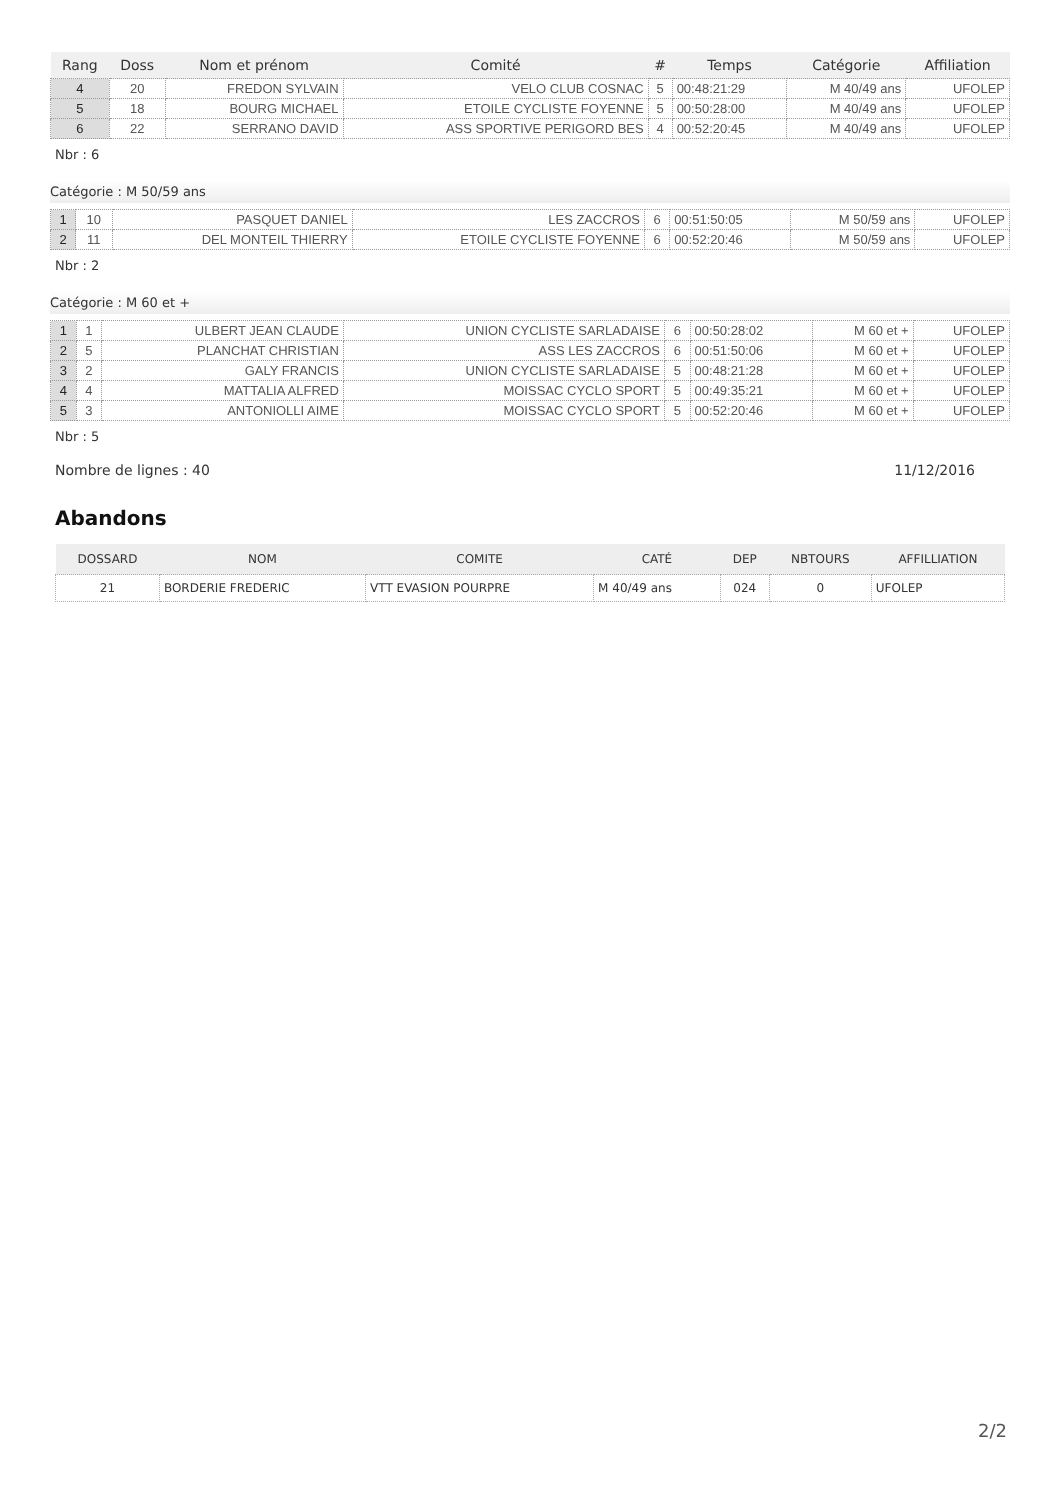| Rang | Doss | Nom et prénom | Comité | # | Temps | Catégorie | Affiliation |
| --- | --- | --- | --- | --- | --- | --- | --- |
| 4 | 20 | FREDON SYLVAIN | VELO CLUB COSNAC | 5 | 00:48:21:29 | M 40/49 ans | UFOLEP |
| 5 | 18 | BOURG MICHAEL | ETOILE CYCLISTE FOYENNE | 5 | 00:50:28:00 | M 40/49 ans | UFOLEP |
| 6 | 22 | SERRANO DAVID | ASS SPORTIVE PERIGORD BES | 4 | 00:52:20:45 | M 40/49 ans | UFOLEP |
Nbr : 6
Catégorie : M 50/59 ans
| 1 | 10 | PASQUET DANIEL | LES ZACCROS | 6 | 00:51:50:05 | M 50/59 ans | UFOLEP |
| 2 | 11 | DEL MONTEIL THIERRY | ETOILE CYCLISTE FOYENNE | 6 | 00:52:20:46 | M 50/59 ans | UFOLEP |
Nbr : 2
Catégorie : M 60 et +
| 1 | 1 | ULBERT JEAN CLAUDE | UNION CYCLISTE SARLADAISE | 6 | 00:50:28:02 | M 60 et + | UFOLEP |
| 2 | 5 | PLANCHAT CHRISTIAN | ASS LES ZACCROS | 6 | 00:51:50:06 | M 60 et + | UFOLEP |
| 3 | 2 | GALY FRANCIS | UNION CYCLISTE SARLADAISE | 5 | 00:48:21:28 | M 60 et + | UFOLEP |
| 4 | 4 | MATTALIA ALFRED | MOISSAC CYCLO SPORT | 5 | 00:49:35:21 | M 60 et + | UFOLEP |
| 5 | 3 | ANTONIOLLI AIME | MOISSAC CYCLO SPORT | 5 | 00:52:20:46 | M 60 et + | UFOLEP |
Nbr : 5
Nombre de lignes : 40 11/12/2016
Abandons
| DOSSARD | NOM | COMITE | CATÉ | DEP | NBTOURS | AFFILLIATION |
| --- | --- | --- | --- | --- | --- | --- |
| 21 | BORDERIE FREDERIC | VTT EVASION POURPRE | M 40/49 ans | 024 | 0 | UFOLEP |
2/2